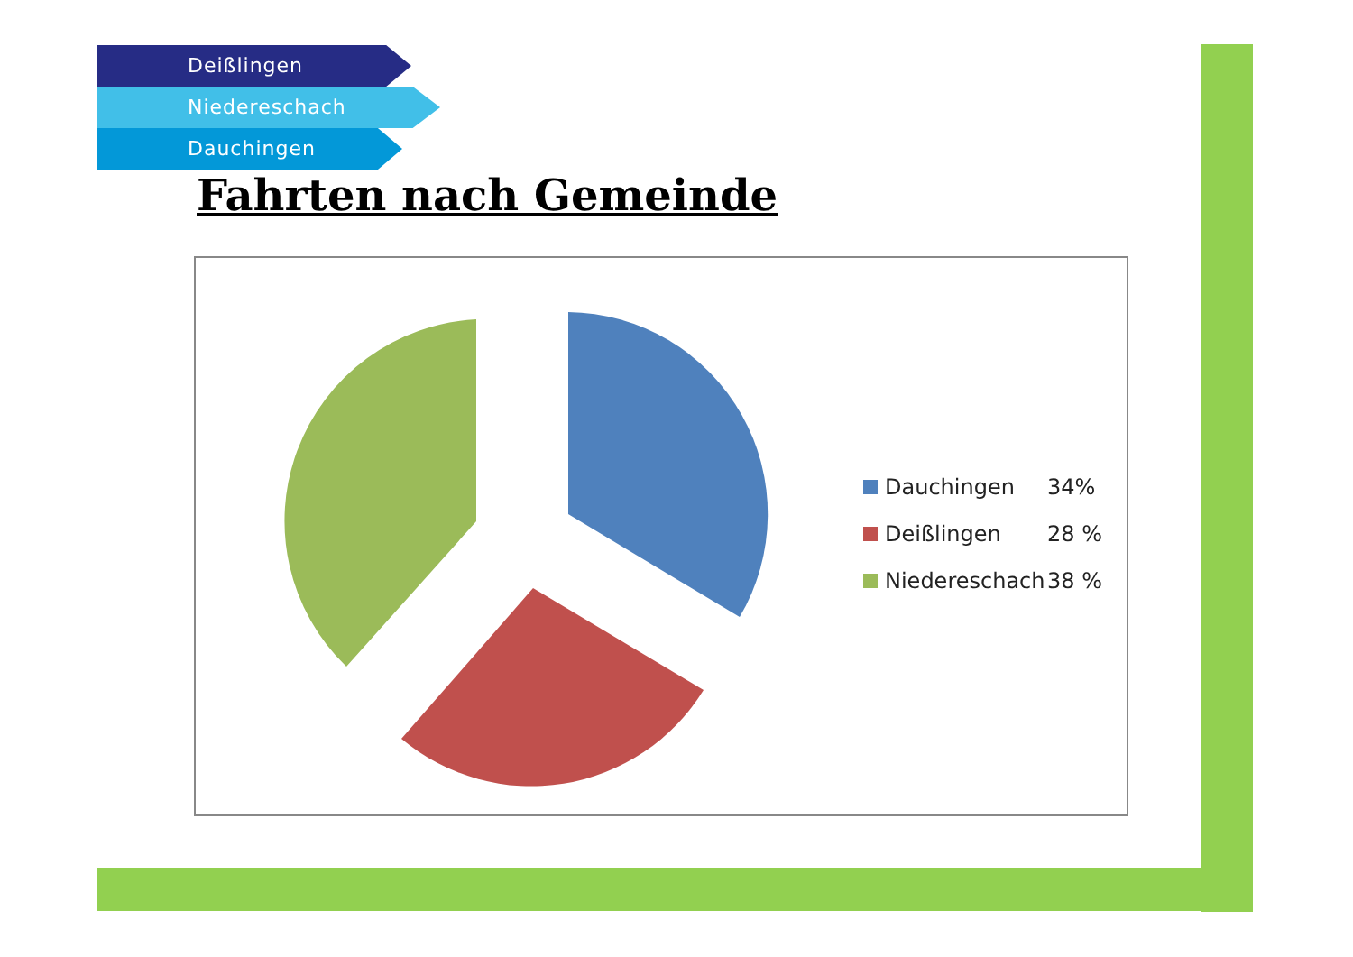Deißlingen
Niedereschach
Dauchingen
Fahrten nach Gemeinde
Dauchingen 34%
Deißlingen 28 %
Niedereschach 38 %